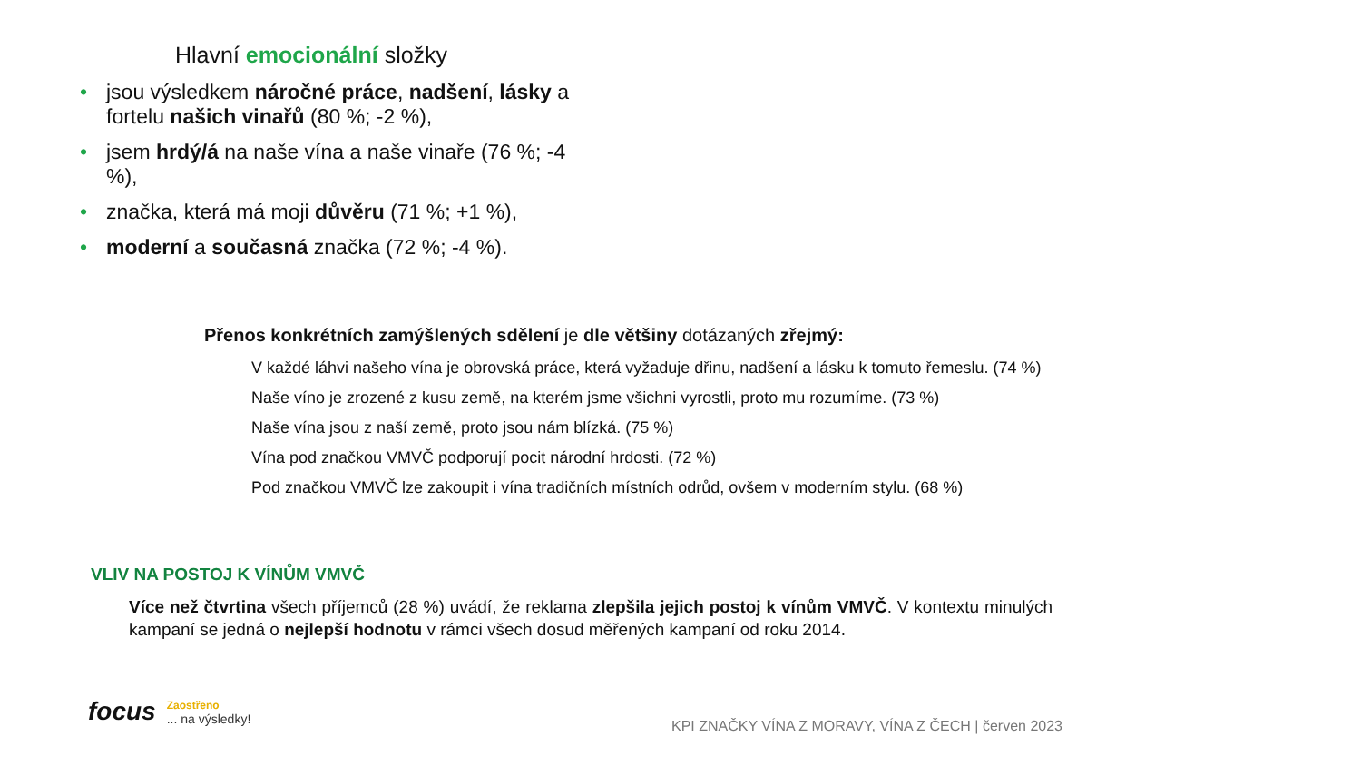Hlavní emocionální složky
• jsou výsledkem náročné práce, nadšení, lásky a fortelu našich vinařů (80 %; -2 %),
• jsem hrdý/á na naše vína a naše vinaře (76 %; -4 %),
• značka, která má moji důvěru (71 %; +1 %),
• moderní a současná značka (72 %; -4 %).
Přenos konkrétních zamýšlených sdělení je dle většiny dotázaných zřejmý:
V každé láhvi našeho vína je obrovská práce, která vyžaduje dřinu, nadšení a lásku k tomuto řemeslu. (74 %)
Naše víno je zrozené z kusu země, na kterém jsme všichni vyrostli, proto mu rozumíme. (73 %)
Naše vína jsou z naší země, proto jsou nám blízká. (75 %)
Vína pod značkou VMVČ podporují pocit národní hrdosti. (72 %)
Pod značkou VMVČ lze zakoupit i vína tradičních místních odrůd, ovšem v moderním stylu. (68 %)
VLIV NA POSTOJ K VÍNŮM VMVČ
Více než čtvrtina všech příjemců (28 %) uvádí, že reklama zlepšila jejich postoj k vínům VMVČ. V kontextu minulých kampaní se jedná o nejlepší hodnotu v rámci všech dosud měřených kampaní od roku 2014.
focus Zaostřeno
... na výsledky!
KPI ZNAČKY VÍNA Z MORAVY, VÍNA Z ČECH | červen 2023